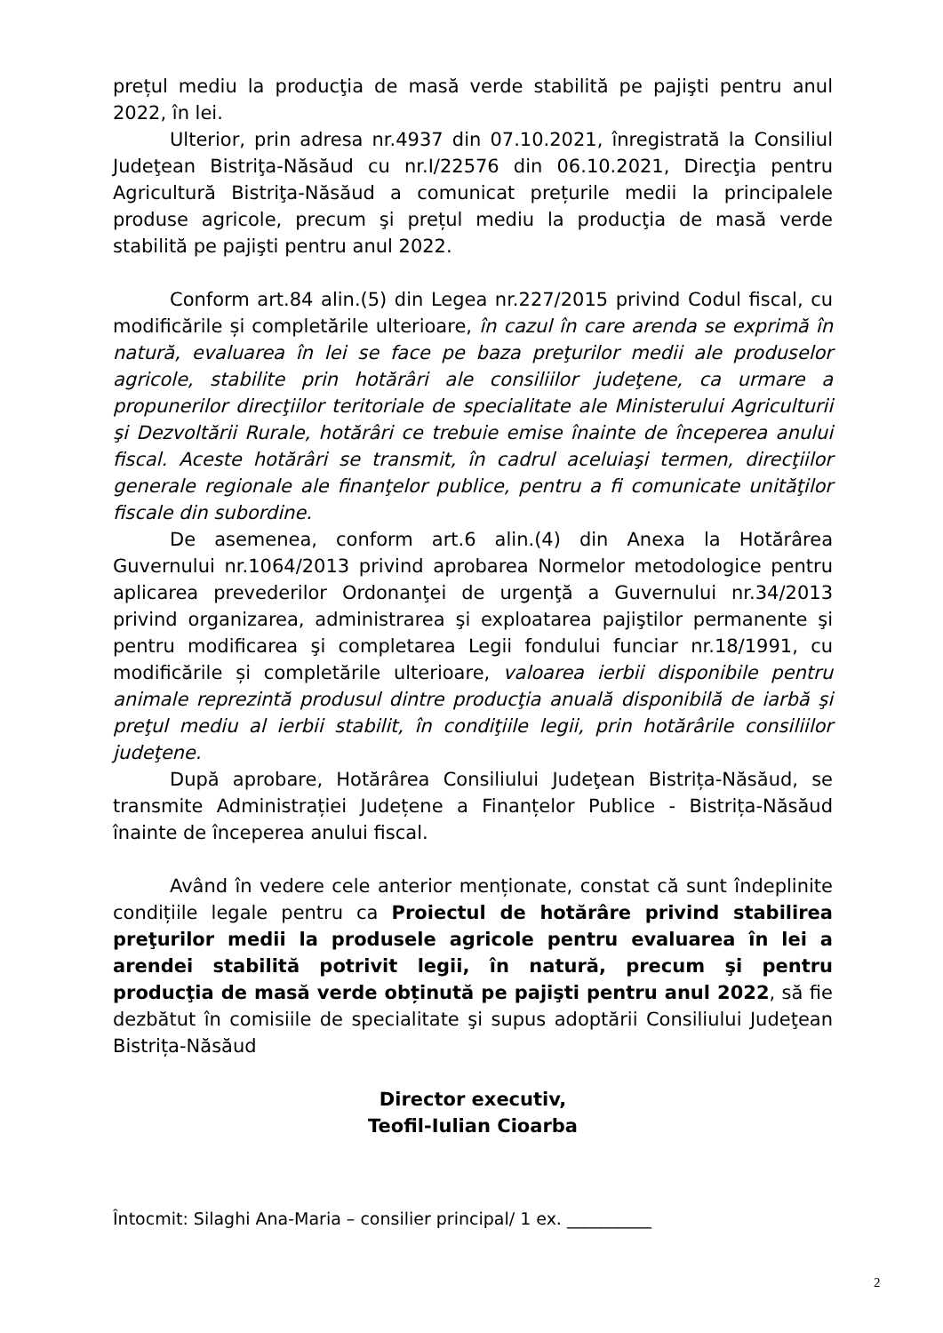prețul mediu la producţia de masă verde stabilită pe pajişti pentru anul 2022, în lei.
Ulterior, prin adresa nr.4937 din 07.10.2021, înregistrată la Consiliul Judeţean Bistriţa-Năsăud cu nr.I/22576 din 06.10.2021, Direcţia pentru Agricultură Bistriţa-Năsăud a comunicat prețurile medii la principalele produse agricole, precum şi prețul mediu la producţia de masă verde stabilită pe pajişti pentru anul 2022.
Conform art.84 alin.(5) din Legea nr.227/2015 privind Codul fiscal, cu modificările și completările ulterioare, în cazul în care arenda se exprimă în natură, evaluarea în lei se face pe baza preţurilor medii ale produselor agricole, stabilite prin hotărâri ale consiliilor judeţene, ca urmare a propunerilor direcţiilor teritoriale de specialitate ale Ministerului Agriculturii şi Dezvoltării Rurale, hotărâri ce trebuie emise înainte de începerea anului fiscal. Aceste hotărâri se transmit, în cadrul aceluiaşi termen, direcţiilor generale regionale ale finanţelor publice, pentru a fi comunicate unităţilor fiscale din subordine.
De asemenea, conform art.6 alin.(4) din Anexa la Hotărârea Guvernului nr.1064/2013 privind aprobarea Normelor metodologice pentru aplicarea prevederilor Ordonanţei de urgenţă a Guvernului nr.34/2013 privind organizarea, administrarea şi exploatarea pajiştilor permanente şi pentru modificarea şi completarea Legii fondului funciar nr.18/1991, cu modificările și completările ulterioare, valoarea ierbii disponibile pentru animale reprezintă produsul dintre producţia anuală disponibilă de iarbă şi preţul mediu al ierbii stabilit, în condiţiile legii, prin hotărârile consiliilor judeţene.
După aprobare, Hotărârea Consiliului Judeţean Bistrița-Năsăud, se transmite Administrației Județene a Finanțelor Publice - Bistrița-Năsăud înainte de începerea anului fiscal.
Având în vedere cele anterior menționate, constat că sunt îndeplinite condițiile legale pentru ca Proiectul de hotărâre privind stabilirea preţurilor medii la produsele agricole pentru evaluarea în lei a arendei stabilită potrivit legii, în natură, precum şi pentru producţia de masă verde obținută pe pajişti pentru anul 2022, să fie dezbătut în comisiile de specialitate şi supus adoptării Consiliului Judeţean Bistrița-Năsăud
Director executiv,
Teofil-Iulian Cioarba
Întocmit: Silaghi Ana-Maria – consilier principal/ 1 ex. __________
2